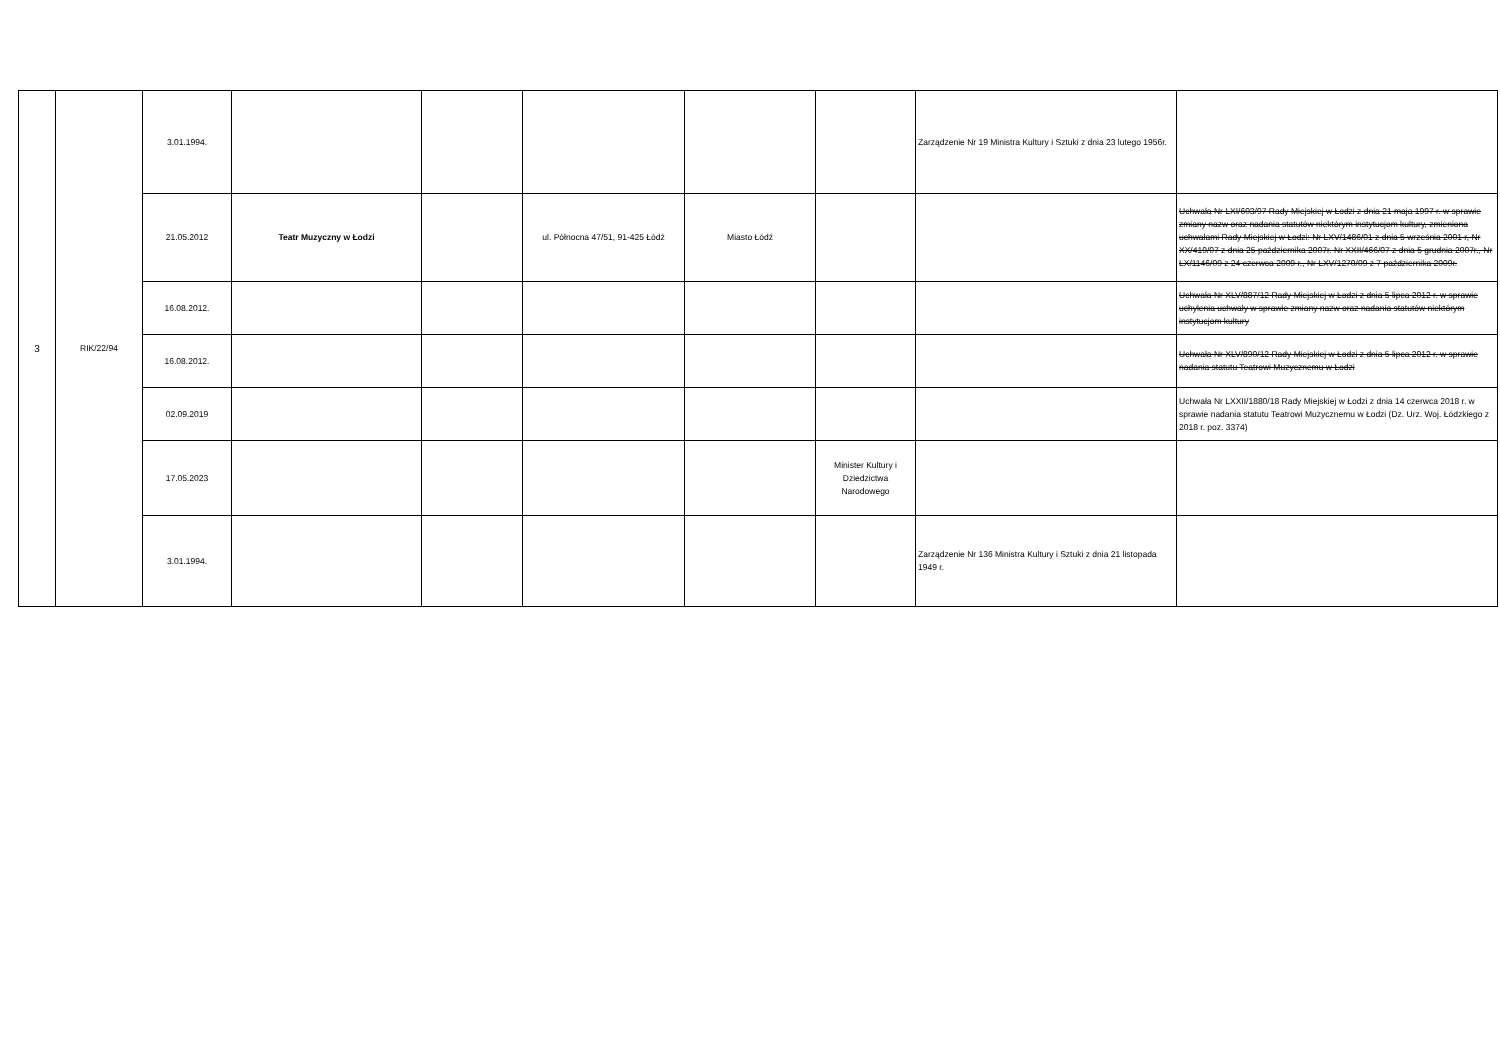| 3 | RIK/22/94 | 3.01.1994. | | | | | | Zarządzenie Nr 19 Ministra Kultury i Sztuki z dnia 23 lutego 1956r. | |
| | | 21.05.2012 | Teatr Muzyczny w Łodzi | | ul. Północna 47/51, 91-425 Łódź | Miasto Łódź | | | Uchwała Nr LXI/603/97 Rady Miejskiej w Łodzi z dnia 21 maja 1997 r. w sprawie zmiany nazw oraz nadania statutów niektórym instytucjom kultury, zmieniona uchwałami Rady Miejskiej w Łodzi: Nr LXV/1486/01 z dnia 5 września 2001 r, Nr XX/419/07 z dnia 25 października 2007r. Nr XXII/466/07 z dnia 5 grudnia 2007r., Nr LX/1146/09 z 24 czerwca 2009 r., Nr LXV/1270/09 z 7 października 2009r. |
| | | 16.08.2012. | | | | | | | Uchwała Nr XLV/887/12 Rady Miejskiej w Łodzi z dnia 5 lipca 2012 r. w sprawie uchylenia uchwały w sprawie zmiany nazw oraz nadania statutów niektórym instytucjom kultury |
| | | 16.08.2012. | | | | | | | Uchwała Nr XLV/890/12 Rady Miejskiej w Łodzi z dnia 5 lipca 2012 r. w sprawie nadania statutu Teatrowi Muzycznemu w Łodzi |
| | | 02.09.2019 | | | | | | | Uchwała Nr LXXII/1880/18 Rady Miejskiej w Łodzi z dnia 14 czerwca 2018 r. w sprawie nadania statutu Teatrowi Muzycznemu w Łodzi (Dz. Urz. Woj. Łódzkiego z 2018 r. poz. 3374) |
| | | 17.05.2023 | | | | | Minister Kultury i Dziedzictwa Narodowego | | |
| | | 3.01.1994. | | | | | | Zarządzenie Nr 136 Ministra Kultury i Sztuki z dnia 21 listopada 1949 r. | |